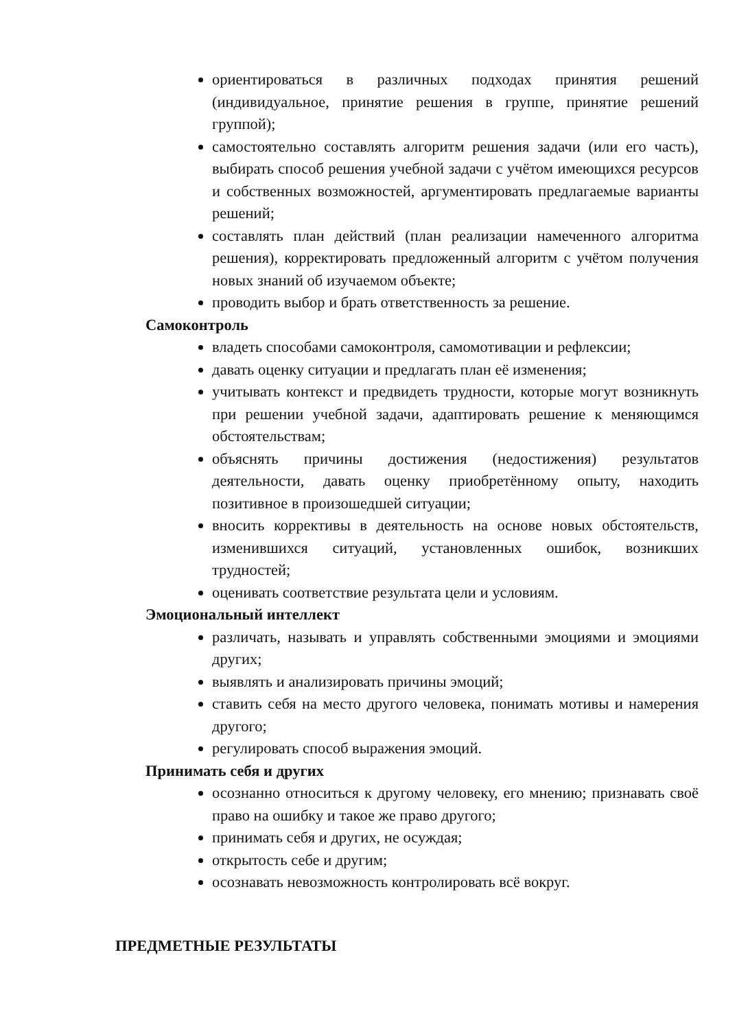ориентироваться в различных подходах принятия решений (индивидуальное, принятие решения в группе, принятие решений группой);
самостоятельно составлять алгоритм решения задачи (или его часть), выбирать способ решения учебной задачи с учётом имеющихся ресурсов и собственных возможностей, аргументировать предлагаемые варианты решений;
составлять план действий (план реализации намеченного алгоритма решения), корректировать предложенный алгоритм с учётом получения новых знаний об изучаемом объекте;
проводить выбор и брать ответственность за решение.
Самоконтроль
владеть способами самоконтроля, самомотивации и рефлексии;
давать оценку ситуации и предлагать план её изменения;
учитывать контекст и предвидеть трудности, которые могут возникнуть при решении учебной задачи, адаптировать решение к меняющимся обстоятельствам;
объяснять причины достижения (недостижения) результатов деятельности, давать оценку приобретённому опыту, находить позитивное в произошедшей ситуации;
вносить коррективы в деятельность на основе новых обстоятельств, изменившихся ситуаций, установленных ошибок, возникших трудностей;
оценивать соответствие результата цели и условиям.
Эмоциональный интеллект
различать, называть и управлять собственными эмоциями и эмоциями других;
выявлять и анализировать причины эмоций;
ставить себя на место другого человека, понимать мотивы и намерения другого;
регулировать способ выражения эмоций.
Принимать себя и других
осознанно относиться к другому человеку, его мнению; признавать своё право на ошибку и такое же право другого;
принимать себя и других, не осуждая;
открытость себе и другим;
осознавать невозможность контролировать всё вокруг.
ПРЕДМЕТНЫЕ РЕЗУЛЬТАТЫ